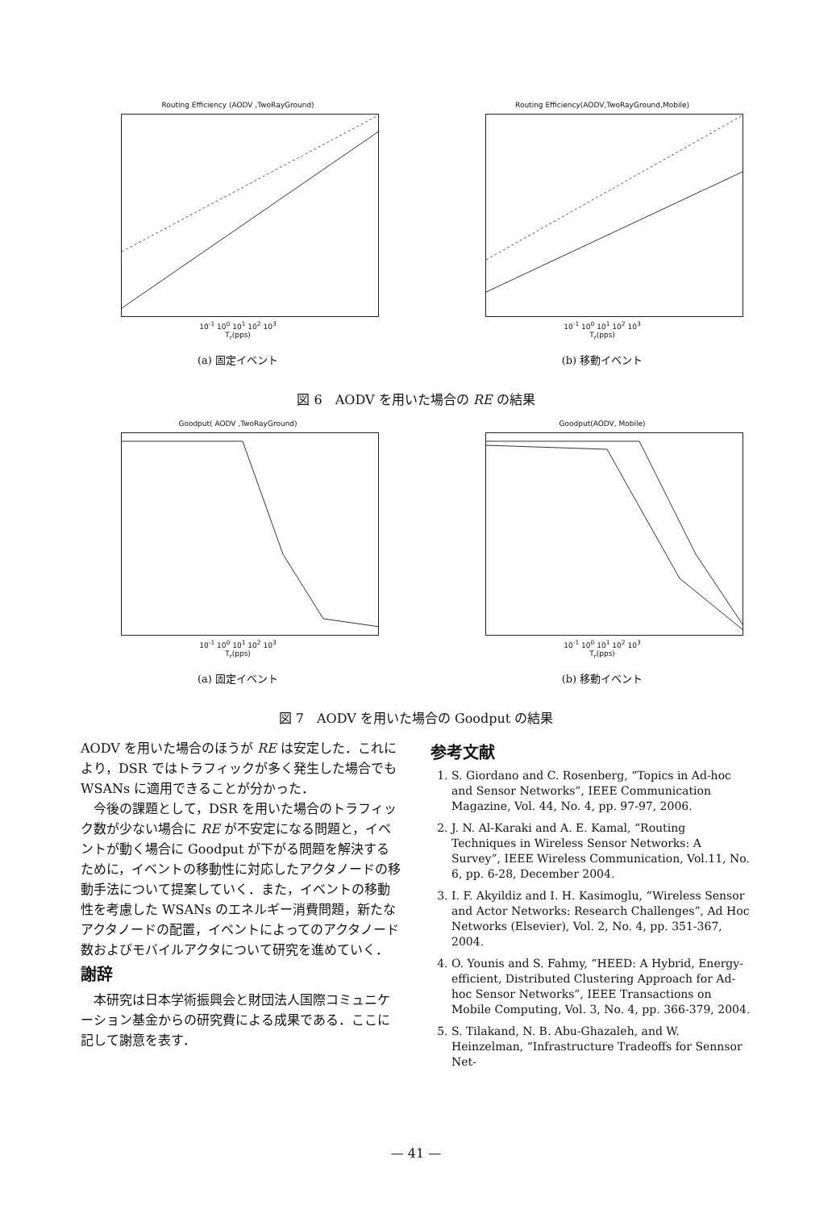Routing Efficiency (AODV ,TwoRayGround)
10<sup>-1</sup> 10<sup>0</sup> 10<sup>1</sup> 10<sup>2</sup> 10<sup>3</sup>
T<sub>r</sub>(pps)
(a) 固定イベント
Routing Efficiency(AODV,TwoRayGround,Mobile)
10<sup>-1</sup> 10<sup>0</sup> 10<sup>1</sup> 10<sup>2</sup> 10<sup>3</sup>
T<sub>r</sub>(pps)
(b) 移動イベント
図 6　AODV を用いた場合の RE の結果
Goodput( AODV ,TwoRayGround)
10<sup>-1</sup> 10<sup>0</sup> 10<sup>1</sup> 10<sup>2</sup> 10<sup>3</sup>
T<sub>r</sub>(pps)
(a) 固定イベント
Goodput(AODV, Mobile)
10<sup>-1</sup> 10<sup>0</sup> 10<sup>1</sup> 10<sup>2</sup> 10<sup>3</sup>
T<sub>r</sub>(pps)
(b) 移動イベント
図 7　AODV を用いた場合の Goodput の結果
AODV を用いた場合のほうが RE は安定した．これにより，DSR ではトラフィックが多く発生した場合でも WSANs に適用できることが分かった．
今後の課題として，DSR を用いた場合のトラフィック数が少ない場合に RE が不安定になる問題と，イベントが動く場合に Goodput が下がる問題を解決するために，イベントの移動性に対応したアクタノードの移動手法について提案していく．また，イベントの移動性を考慮した WSANs のエネルギー消費問題，新たなアクタノードの配置，イベントによってのアクタノード数およびモバイルアクタについて研究を進めていく．
謝辞
本研究は日本学術振興会と財団法人国際コミュニケーション基金からの研究費による成果である．ここに記して謝意を表す．
参考文献
1. S. Giordano and C. Rosenberg, “Topics in Ad-hoc and Sensor Networks”, IEEE Communication Magazine, Vol. 44, No. 4, pp. 97-97, 2006.
2. J. N. Al-Karaki and A. E. Kamal, “Routing Techniques in Wireless Sensor Networks: A Survey”, IEEE Wireless Communication, Vol.11, No. 6, pp. 6-28, December 2004.
3. I. F. Akyildiz and I. H. Kasimoglu, “Wireless Sensor and Actor Networks: Research Challenges”, Ad Hoc Networks (Elsevier), Vol. 2, No. 4, pp. 351-367, 2004.
4. O. Younis and S. Fahmy, “HEED: A Hybrid, Energy-efficient, Distributed Clustering Approach for Ad-hoc Sensor Networks”, IEEE Transactions on Mobile Computing, Vol. 3, No. 4, pp. 366-379, 2004.
5. S. Tilakand, N. B. Abu-Ghazaleh, and W. Heinzelman, “Infrastructure Tradeoffs for Sennsor Net-
— 41 —